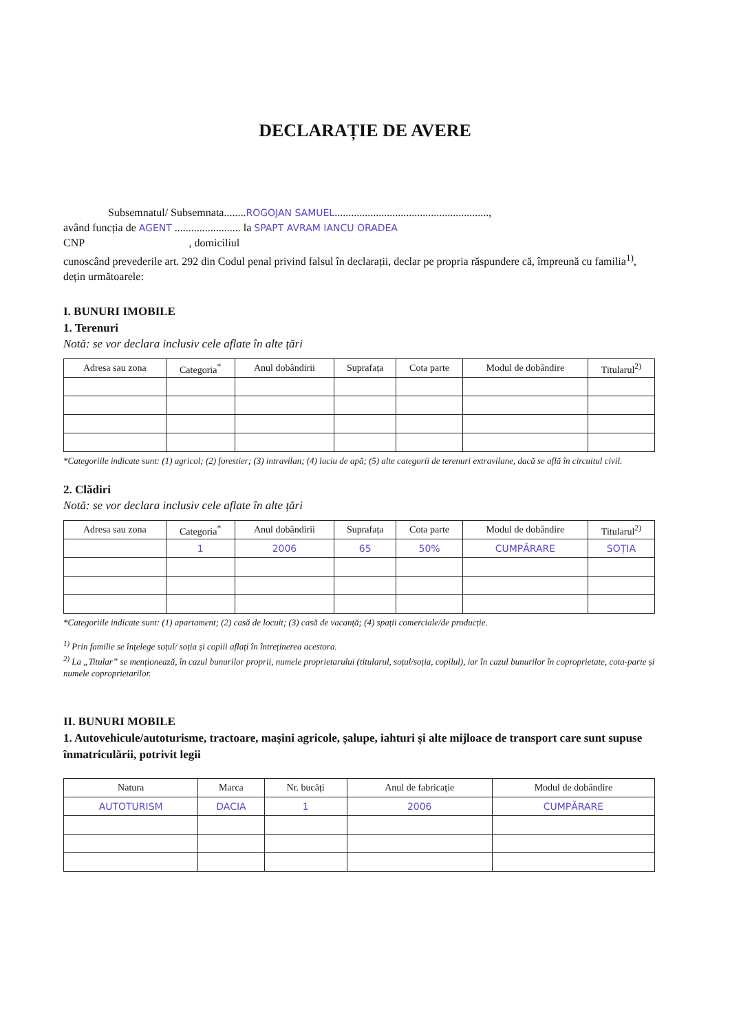DECLARAȚIE DE AVERE
Subsemnatul/ Subsemnata........ROGOJAN SAMUEL........................................................,
având funcția de AGENT ........................ la SPAPT AVRAM IANCU ORADEA
CNP , domiciliul
cunoscând prevederile art. 292 din Codul penal privind falsul în declarații, declar pe propria răspundere că, împreună cu familia<sup>1)</sup>, dețin următoarele:
I. BUNURI IMOBILE
1. Terenuri
Notă: se vor declara inclusiv cele aflate în alte țări
| Adresa sau zona | Categoria<sup>*</sup> | Anul dobândirii | Suprafața | Cota parte | Modul de dobândire | Titularul<sup>2)</sup> |
| --- | --- | --- | --- | --- | --- | --- |
*Categoriile indicate sunt: (1) agricol; (2) forestier; (3) intravilan; (4) luciu de apă; (5) alte categorii de terenuri extravilane, dacă se află în circuitul civil.
2. Clădiri
Notă: se vor declara inclusiv cele aflate în alte țări
| Adresa sau zona | Categoria<sup>*</sup> | Anul dobândirii | Suprafața | Cota parte | Modul de dobândire | Titularul<sup>2)</sup> |
| --- | --- | --- | --- | --- | --- | --- |
| | 1 | 2006 | 65 | 50% | CUMPĂRARE | SOȚIA |
*Categoriile indicate sunt: (1) apartament; (2) casă de locuit; (3) casă de vacanță; (4) spații comerciale/de producție.
<sup>1)</sup> Prin familie se înțelege soțul/ soția și copiii aflați în întreținerea acestora.
<sup>2)</sup> La „Titular” se menționează, în cazul bunurilor proprii, numele proprietarului (titularul, soțul/soția, copilul), iar în cazul bunurilor în coproprietate, cota-parte și numele coproprietarilor.
II. BUNURI MOBILE
1. Autovehicule/autoturisme, tractoare, mașini agricole, șalupe, iahturi și alte mijloace de transport care sunt supuse înmatriculării, potrivit legii
| Natura | Marca | Nr. bucăți | Anul de fabricație | Modul de dobândire |
| --- | --- | --- | --- | --- |
| AUTOTURISM | DACIA | 1 | 2006 | CUMPĂRARE |